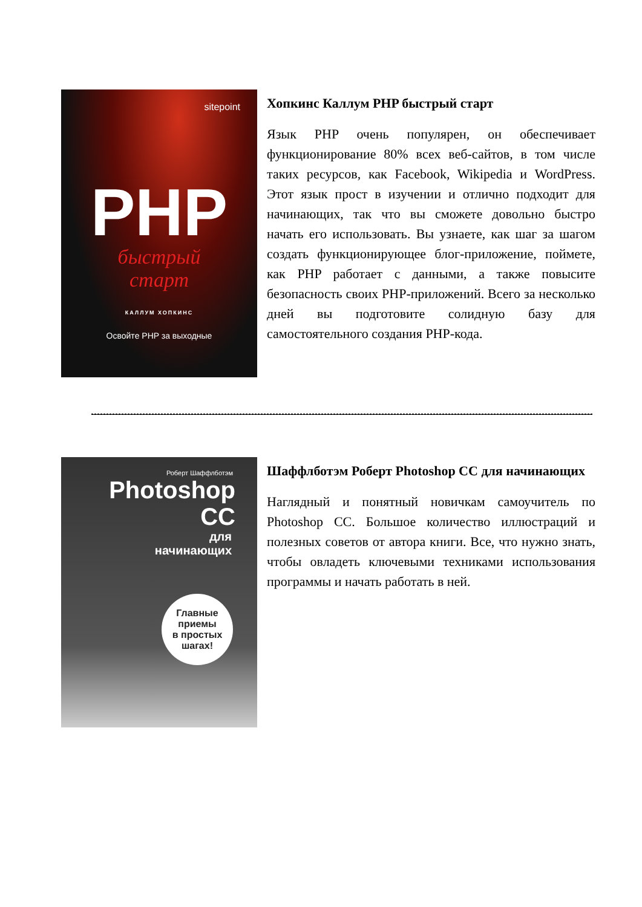sitepoint
PHP
быстрый
старт
КАЛЛУМ ХОПКИНС
Освойте PHP за выходные
Хопкинс Каллум PHP быстрый старт
Язык PHP очень популярен, он обеспечивает функционирование 80% всех веб-сайтов, в том числе таких ресурсов, как Facebook, Wikipedia и WordPress. Этот язык прост в изучении и отлично подходит для начинающих, так что вы сможете довольно быстро начать его использовать. Вы узнаете, как шаг за шагом создать функционирующее блог-приложение, поймете, как PHP работает с данными, а также повысите безопасность своих PHP-приложений. Всего за несколько дней вы подготовите солидную базу для самостоятельного создания PHP-кода.
Роберт Шаффлботэм
Photoshop
CC
для
начинающих
Главные
приемы
в простых
шагах!
Шаффлботэм Роберт Photoshop CC для начинающих
Наглядный и понятный новичкам самоучитель по Photoshop CC. Большое количество иллюстраций и полезных советов от автора книги. Все, что нужно знать, чтобы овладеть ключевыми техниками использования программы и начать работать в ней.